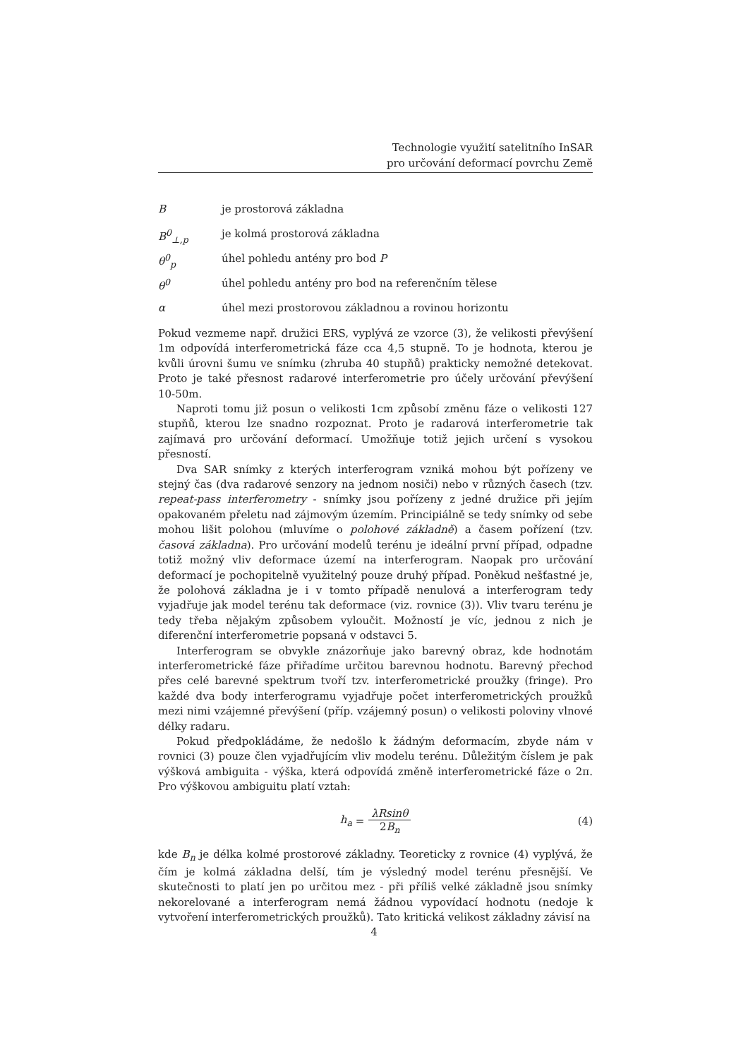Technologie využití satelitního InSAR
pro určování deformací povrchu Země
Bje prostorová základna
B<sup>0</sup><sub>⊥,p</sub> je kolmá prostorová základna
θ<sup>0</sup><sub>p</sub> úhel pohledu antény pro bod P
θ<sup>0</sup> úhel pohledu antény pro bod na referenčním tělese
α úhel mezi prostorovou základnou a rovinou horizontu
Pokud vezmeme např. družici ERS, vyplývá ze vzorce (3), že velikosti převýšení 1m odpovídá interferometrická fáze cca 4,5 stupně. To je hodnota, kterou je kvůli úrovni šumu ve snímku (zhruba 40 stupňů) prakticky nemožné detekovat. Proto je také přesnost radarové interferometrie pro účely určování převýšení 10-50m.
Naproti tomu již posun o velikosti 1cm způsobí změnu fáze o velikosti 127 stupňů, kterou lze snadno rozpoznat. Proto je radarová interferometrie tak zajímavá pro určování deformací. Umožňuje totiž jejich určení s vysokou přesností.
Dva SAR snímky z kterých interferogram vzniká mohou být pořízeny ve stejný čas (dva radarové senzory na jednom nosiči) nebo v různých časech (tzv. repeat-pass interferometry - snímky jsou pořízeny z jedné družice při jejím opakovaném přeletu nad zájmovým územím. Principiálně se tedy snímky od sebe mohou lišit polohou (mluvíme o polohové základně) a časem pořízení (tzv. časová základna). Pro určování modelů terénu je ideální první případ, odpadne totiž možný vliv deformace území na interferogram. Naopak pro určování deformací je pochopitelně využitelný pouze druhý případ. Poněkud nešťastné je, že polohová základna je i v tomto případě nenulová a interferogram tedy vyjadřuje jak model terénu tak deformace (viz. rovnice (3)). Vliv tvaru terénu je tedy třeba nějakým způsobem vyloučit. Možností je víc, jednou z nich je diferenční interferometrie popsaná v odstavci 5.
Interferogram se obvykle znázorňuje jako barevný obraz, kde hodnotám interferometrické fáze přiřadíme určitou barevnou hodnotu. Barevný přechod přes celé barevné spektrum tvoří tzv. interferometrické proužky (fringe). Pro každé dva body interferogramu vyjadřuje počet interferometrických proužků mezi nimi vzájemné převýšení (příp. vzájemný posun) o velikosti poloviny vlnové délky radaru.
Pokud předpokládáme, že nedošlo k žádným deformacím, zbyde nám v rovnici (3) pouze člen vyjadřujícím vliv modelu terénu. Důležitým číslem je pak výšková ambiguita - výška, která odpovídá změně interferometrické fáze o 2π. Pro výškovou ambiguitu platí vztah:
h<sub>a</sub> = λRsinθ 2B<sub>n</sub> (4)
kde B<sub>n</sub> je délka kolmé prostorové základny. Teoreticky z rovnice (4) vyplývá, že čím je kolmá základna delší, tím je výsledný model terénu přesnější. Ve skutečnosti to platí jen po určitou mez - při příliš velké základně jsou snímky nekorelované a interferogram nemá žádnou vypovídací hodnotu (nedoje k vytvoření interferometrických proužků). Tato kritická velikost základny závisí na
4